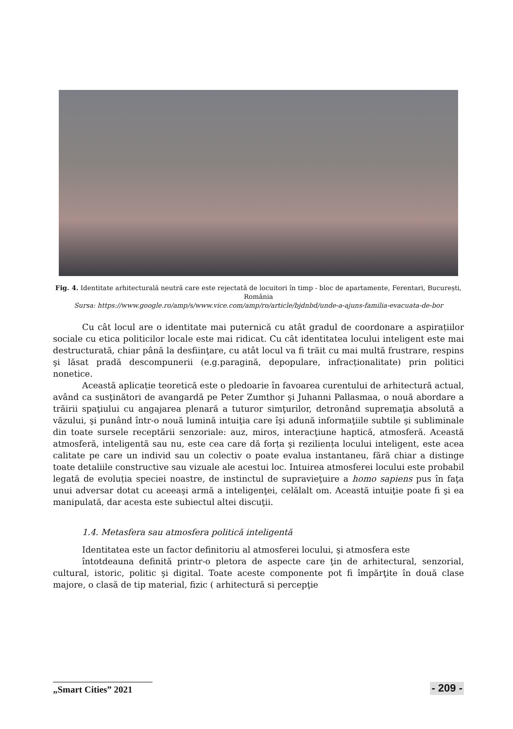Fig. 4. Identitate arhitecturală neutră care este rejectată de locuitori în timp - bloc de apartamente, Ferentari, București, România
Sursa: https://www.google.ro/amp/s/www.vice.com/amp/ro/article/bjdnbd/unde-a-ajuns-familia-evacuata-de-bor
Cu cât locul are o identitate mai puternică cu atât gradul de coordonare a aspirațiilor sociale cu etica politicilor locale este mai ridicat. Cu cât identitatea locului inteligent este mai destructurată, chiar până la desfiinţare, cu atât locul va fi trăit cu mai multă frustrare, respins şi lăsat pradă descompunerii (e.g.paragină, depopulare, infracționalitate) prin politici nonetice.
Această aplicație teoretică este o pledoarie în favoarea curentului de arhitectură actual, având ca susţinători de avangardă pe Peter Zumthor şi Juhanni Pallasmaa, o nouă abordare a trăirii spaţiului cu angajarea plenară a tuturor simţurilor, detronând supremaţia absolută a văzului, şi punând într-o nouă lumină intuiţia care îşi adună informaţiile subtile şi subliminale din toate sursele receptării senzoriale: auz, miros, interacţiune haptică, atmosferă. Această atmosferă, inteligentă sau nu, este cea care dă forța şi reziliența locului inteligent, este acea calitate pe care un individ sau un colectiv o poate evalua instantaneu, fără chiar a distinge toate detaliile constructive sau vizuale ale acestui loc. Intuirea atmosferei locului este probabil legată de evoluția speciei noastre, de instinctul de supravieţuire a homo sapiens pus în faţa unui adversar dotat cu aceeaşi armă a inteligenţei, celălalt om. Această intuiţie poate fi şi ea manipulată, dar acesta este subiectul altei discuţii.
1.4. Metasfera sau atmosfera politică inteligentă
Identitatea este un factor definitoriu al atmosferei locului, şi atmosfera este
întotdeauna definită printr-o pletora de aspecte care ţin de arhitectural, senzorial, cultural, istoric, politic şi digital. Toate aceste componente pot fi împărţite în două clase majore, o clasă de tip material, fizic ( arhitectură si percepţie
„Smart Cities” 2021 - 209 -